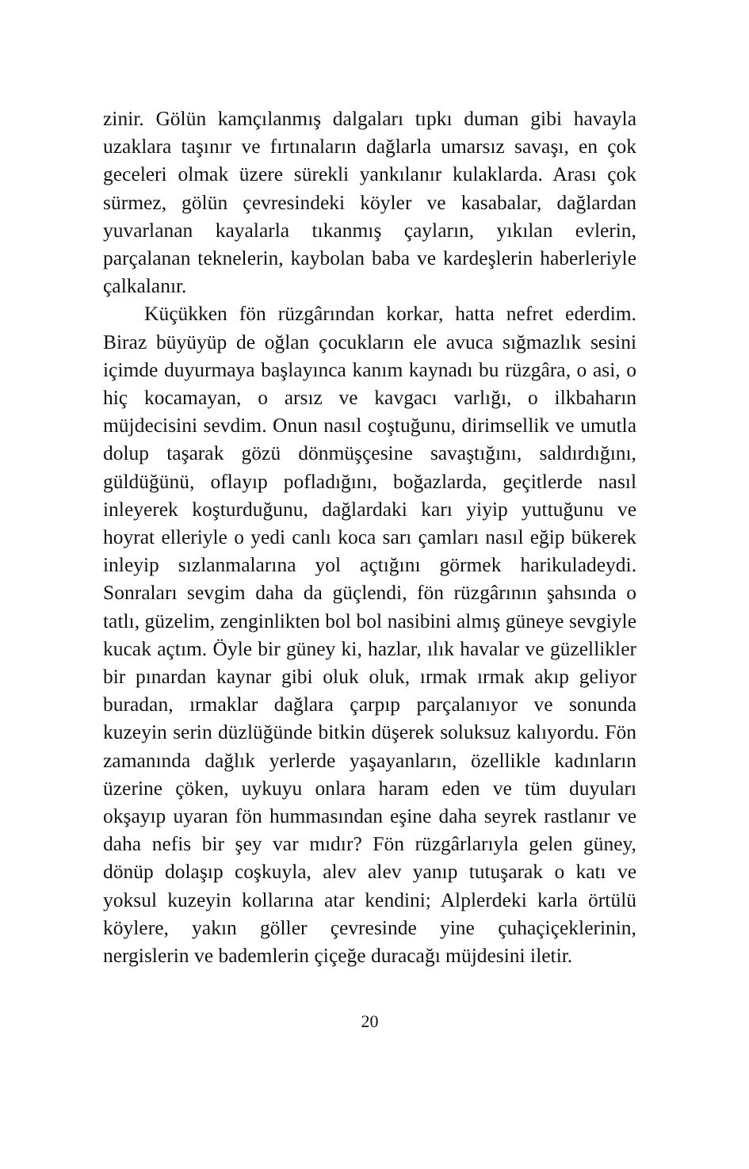zinir. Gölün kamçılanmış dalgaları tıpkı duman gibi havayla uzaklara taşınır ve fırtınaların dağlarla umarsız savaşı, en çok geceleri olmak üzere sürekli yankılanır kulaklarda. Arası çok sürmez, gölün çevresindeki köyler ve kasabalar, dağlardan yuvarlanan kayalarla tıkanmış çayların, yıkılan evlerin, parçalanan teknelerin, kaybolan baba ve kardeşlerin haberleriyle çalkalanır.
Küçükken fön rüzgârından korkar, hatta nefret ederdim. Biraz büyüyüp de oğlan çocukların ele avuca sığmazlık sesini içimde duyurmaya başlayınca kanım kaynadı bu rüzgâra, o asi, o hiç kocamayan, o arsız ve kavgacı varlığı, o ilkbaharın müjdecisini sevdim. Onun nasıl coştuğunu, dirimsellik ve umutla dolup taşarak gözü dönmüşçesine savaştığını, saldırdığını, güldüğünü, oflayıp pofladığını, boğazlarda, geçitlerde nasıl inleyerek koşturduğunu, dağlardaki karı yiyip yuttuğunu ve hoyrat elleriyle o yedi canlı koca sarı çamları nasıl eğip bükerek inleyip sızlanmalarına yol açtığını görmek harikuladeydi. Sonraları sevgim daha da güçlendi, fön rüzgârının şahsında o tatlı, güzelim, zenginlikten bol bol nasibini almış güneye sevgiyle kucak açtım. Öyle bir güney ki, hazlar, ılık havalar ve güzellikler bir pınardan kaynar gibi oluk oluk, ırmak ırmak akıp geliyor buradan, ırmaklar dağlara çarpıp parçalanıyor ve sonunda kuzeyin serin düzlüğünde bitkin düşerek soluksuz kalıyordu. Fön zamanında dağlık yerlerde yaşayanların, özellikle kadınların üzerine çöken, uykuyu onlara haram eden ve tüm duyuları okşayıp uyaran fön hummasından eşine daha seyrek rastlanır ve daha nefis bir şey var mıdır? Fön rüzgârlarıyla gelen güney, dönüp dolaşıp coşkuyla, alev alev yanıp tutuşarak o katı ve yoksul kuzeyin kollarına atar kendini; Alplerdeki karla örtülü köylere, yakın göller çevresinde yine çuhaçiçeklerinin, nergislerin ve bademlerin çiçeğe duracağı müjdesini iletir.
20